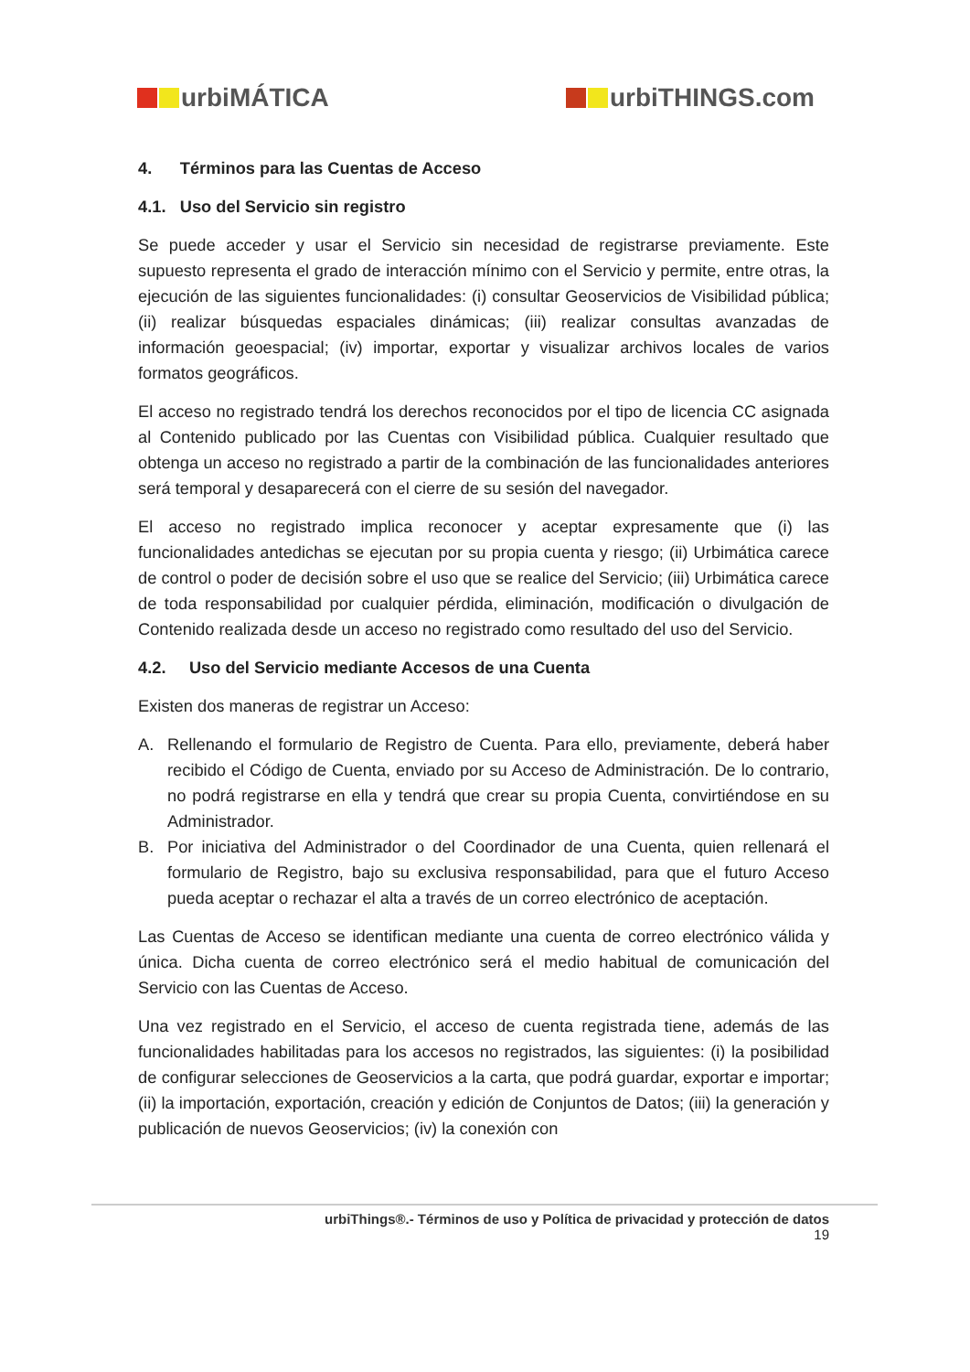urbiMÁTICA urbiTHINGS.com
4. Términos para las Cuentas de Acceso
4.1. Uso del Servicio sin registro
Se puede acceder y usar el Servicio sin necesidad de registrarse previamente. Este supuesto representa el grado de interacción mínimo con el Servicio y permite, entre otras, la ejecución de las siguientes funcionalidades: (i) consultar Geoservicios de Visibilidad pública; (ii) realizar búsquedas espaciales dinámicas; (iii) realizar consultas avanzadas de información geoespacial; (iv) importar, exportar y visualizar archivos locales de varios formatos geográficos.
El acceso no registrado tendrá los derechos reconocidos por el tipo de licencia CC asignada al Contenido publicado por las Cuentas con Visibilidad pública. Cualquier resultado que obtenga un acceso no registrado a partir de la combinación de las funcionalidades anteriores será temporal y desaparecerá con el cierre de su sesión del navegador.
El acceso no registrado implica reconocer y aceptar expresamente que (i) las funcionalidades antedichas se ejecutan por su propia cuenta y riesgo; (ii) Urbimática carece de control o poder de decisión sobre el uso que se realice del Servicio; (iii) Urbimática carece de toda responsabilidad por cualquier pérdida, eliminación, modificación o divulgación de Contenido realizada desde un acceso no registrado como resultado del uso del Servicio.
4.2. Uso del Servicio mediante Accesos de una Cuenta
Existen dos maneras de registrar un Acceso:
A. Rellenando el formulario de Registro de Cuenta. Para ello, previamente, deberá haber recibido el Código de Cuenta, enviado por su Acceso de Administración. De lo contrario, no podrá registrarse en ella y tendrá que crear su propia Cuenta, convirtiéndose en su Administrador.
B. Por iniciativa del Administrador o del Coordinador de una Cuenta, quien rellenará el formulario de Registro, bajo su exclusiva responsabilidad, para que el futuro Acceso pueda aceptar o rechazar el alta a través de un correo electrónico de aceptación.
Las Cuentas de Acceso se identifican mediante una cuenta de correo electrónico válida y única. Dicha cuenta de correo electrónico será el medio habitual de comunicación del Servicio con las Cuentas de Acceso.
Una vez registrado en el Servicio, el acceso de cuenta registrada tiene, además de las funcionalidades habilitadas para los accesos no registrados, las siguientes: (i) la posibilidad de configurar selecciones de Geoservicios a la carta, que podrá guardar, exportar e importar; (ii) la importación, exportación, creación y edición de Conjuntos de Datos; (iii) la generación y publicación de nuevos Geoservicios; (iv) la conexión con
urbiThings®.- Términos de uso y Política de privacidad y protección de datos
19